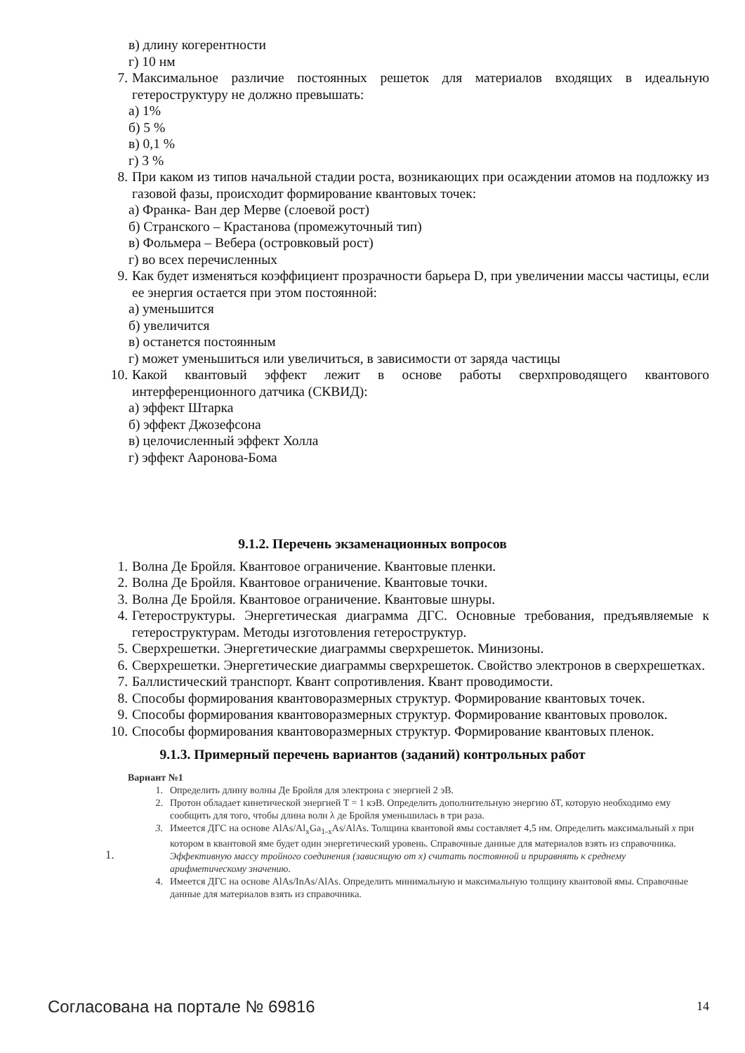в) длину когерентности
г) 10 нм
7. Максимальное различие постоянных решеток для материалов входящих в идеальную гетероструктуру не должно превышать:
а) 1%
б) 5 %
в) 0,1 %
г) 3 %
8. При каком из типов начальной стадии роста, возникающих при осаждении атомов на подложку из газовой фазы, происходит формирование квантовых точек:
а) Франка- Ван дер Мерве (слоевой рост)
б) Странского – Крастанова (промежуточный тип)
в) Фольмера – Вебера (островковый рост)
г) во всех перечисленных
9. Как будет изменяться коэффициент прозрачности барьера D, при увеличении массы частицы, если ее энергия остается при этом постоянной:
а) уменьшится
б) увеличится
в) останется постоянным
г) может уменьшиться или увеличиться, в зависимости от заряда частицы
10. Какой квантовый эффект лежит в основе работы сверхпроводящего квантового интерференционного датчика (СКВИД):
а) эффект Штарка
б) эффект Джозефсона
в) целочисленный эффект Холла
г) эффект Ааронова-Бома
9.1.2. Перечень экзаменационных вопросов
1. Волна Де Бройля. Квантовое ограничение. Квантовые пленки.
2. Волна Де Бройля. Квантовое ограничение. Квантовые точки.
3. Волна Де Бройля. Квантовое ограничение. Квантовые шнуры.
4. Гетероструктуры. Энергетическая диаграмма ДГС. Основные требования, предъявляемые к гетероструктурам. Методы изготовления гетероструктур.
5. Сверхрешетки. Энергетические диаграммы сверхрешеток. Минизоны.
6. Сверхрешетки. Энергетические диаграммы сверхрешеток. Свойство электронов в сверхрешетках.
7. Баллистический транспорт. Квант сопротивления. Квант проводимости.
8. Способы формирования квантоворазмерных структур. Формирование квантовых точек.
9. Способы формирования квантоворазмерных структур. Формирование квантовых проволок.
10. Способы формирования квантоворазмерных структур. Формирование квантовых пленок.
9.1.3. Примерный перечень вариантов (заданий) контрольных работ
1.
Вариант №1
1. Определить длину волны Де Бройля для электрона с энергией 2 эВ.
2. Протон обладает кинетической энергией T = 1 кэВ. Определить дополнительную энергию δT, которую необходимо ему сообщить для того, чтобы длина волн λ де Бройля уменьшилась в три раза.
3. Имеется ДГС на основе AlAs/Al<sub>x</sub>Ga<sub>1-x</sub>As/AlAs. Толщина квантовой ямы составляет 4,5 нм. Определить максимальный x при котором в квантовой яме будет один энергетический уровень. Справочные данные для материалов взять из справочника. Эффективную массу тройного соединения (зависящую от x) считать постоянной и приравнять к среднему арифметическому значению.
4. Имеется ДГС на основе AlAs/InAs/AlAs. Определить минимальную и максимальную толщину квантовой ямы. Справочные данные для материалов взять из справочника.
Согласована на портале № 69816 14